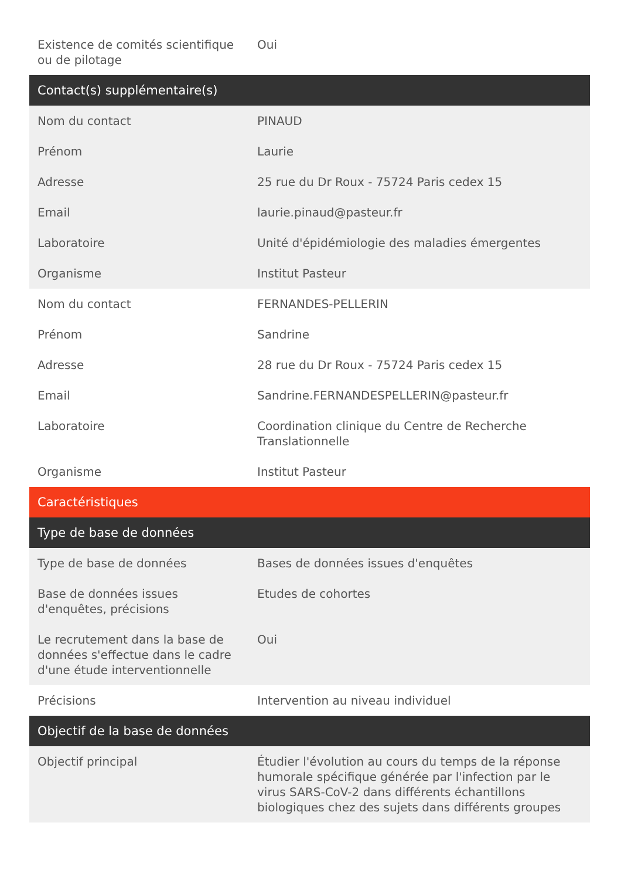| Existence de comités scientifique ou de pilotage | Oui |
| Contact(s) supplémentaire(s) | |
| Nom du contact | PINAUD |
| Prénom | Laurie |
| Adresse | 25 rue du Dr Roux - 75724 Paris cedex 15 |
| Email | laurie.pinaud@pasteur.fr |
| Laboratoire | Unité d'épidémiologie des maladies émergentes |
| Organisme | Institut Pasteur |
| Nom du contact | FERNANDES-PELLERIN |
| Prénom | Sandrine |
| Adresse | 28 rue du Dr Roux - 75724 Paris cedex 15 |
| Email | Sandrine.FERNANDESPELLERIN@pasteur.fr |
| Laboratoire | Coordination clinique du Centre de Recherche Translationnelle |
| Organisme | Institut Pasteur |
| Caractéristiques | |
| Type de base de données | |
| Type de base de données | Bases de données issues d'enquêtes |
| Base de données issues d'enquêtes, précisions | Etudes de cohortes |
| Le recrutement dans la base de données s'effectue dans le cadre d'une étude interventionnelle | Oui |
| Précisions | Intervention au niveau individuel |
| Objectif de la base de données | |
| Objectif principal | Étudier l'évolution au cours du temps de la réponse humorale spécifique générée par l'infection par le virus SARS-CoV-2 dans différents échantillons biologiques chez des sujets dans différents groupes |